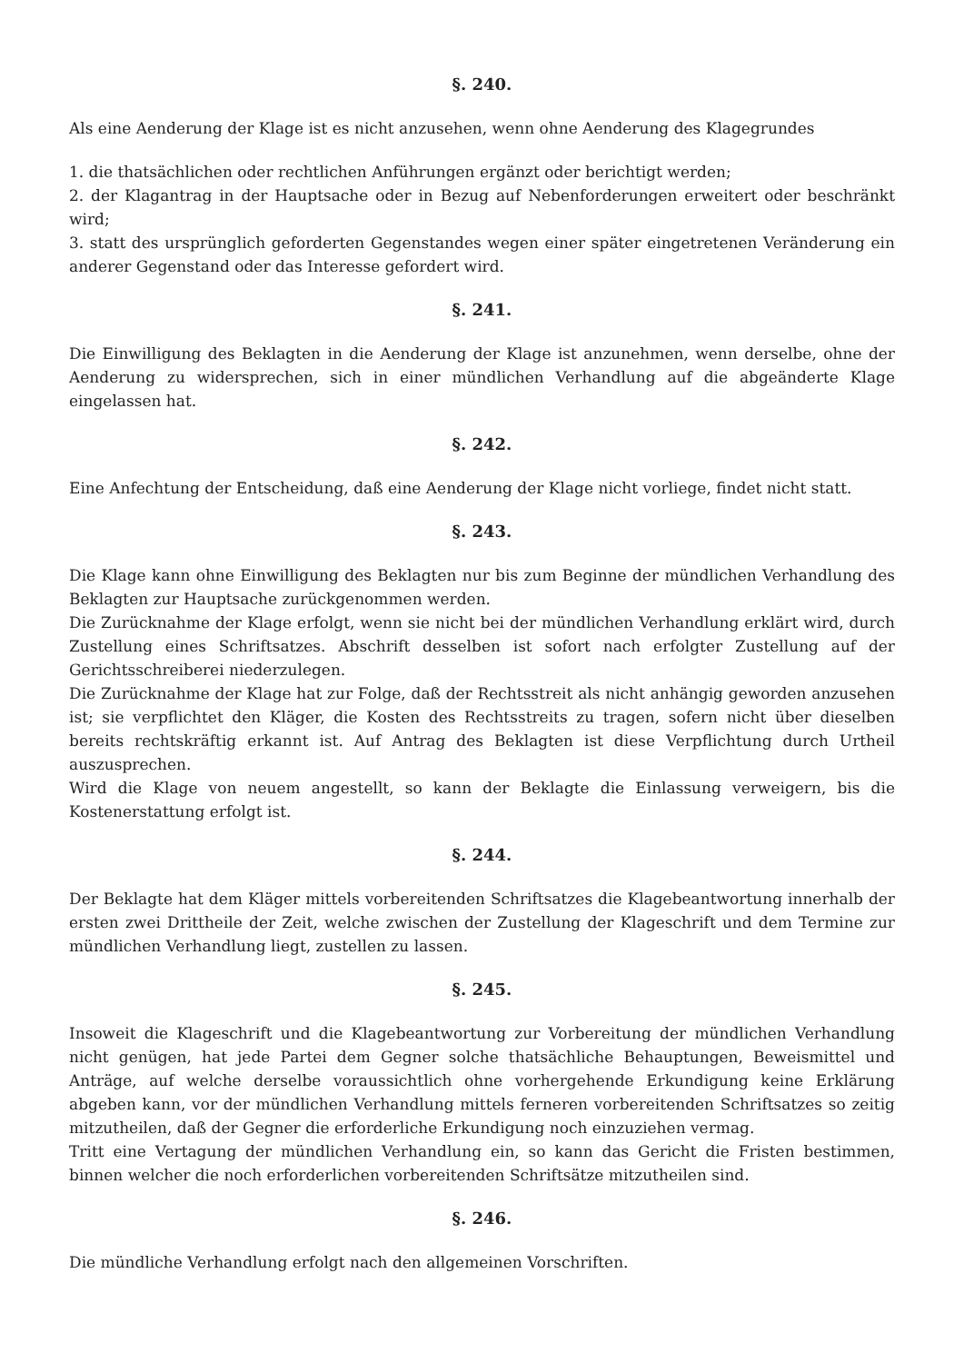§. 240.
Als eine Aenderung der Klage ist es nicht anzusehen, wenn ohne Aenderung des Klagegrundes
1. die thatsächlichen oder rechtlichen Anführungen ergänzt oder berichtigt werden;
2. der Klagantrag in der Hauptsache oder in Bezug auf Nebenforderungen erweitert oder beschränkt wird;
3. statt des ursprünglich geforderten Gegenstandes wegen einer später eingetretenen Veränderung ein anderer Gegenstand oder das Interesse gefordert wird.
§. 241.
Die Einwilligung des Beklagten in die Aenderung der Klage ist anzunehmen, wenn derselbe, ohne der Aenderung zu widersprechen, sich in einer mündlichen Verhandlung auf die abgeänderte Klage eingelassen hat.
§. 242.
Eine Anfechtung der Entscheidung, daß eine Aenderung der Klage nicht vorliege, findet nicht statt.
§. 243.
Die Klage kann ohne Einwilligung des Beklagten nur bis zum Beginne der mündlichen Verhandlung des Beklagten zur Hauptsache zurückgenommen werden.
Die Zurücknahme der Klage erfolgt, wenn sie nicht bei der mündlichen Verhandlung erklärt wird, durch Zustellung eines Schriftsatzes. Abschrift desselben ist sofort nach erfolgter Zustellung auf der Gerichtsschreiberei niederzulegen.
Die Zurücknahme der Klage hat zur Folge, daß der Rechtsstreit als nicht anhängig geworden anzusehen ist; sie verpflichtet den Kläger, die Kosten des Rechtsstreits zu tragen, sofern nicht über dieselben bereits rechtskräftig erkannt ist. Auf Antrag des Beklagten ist diese Verpflichtung durch Urtheil auszusprechen.
Wird die Klage von neuem angestellt, so kann der Beklagte die Einlassung verweigern, bis die Kostenerstattung erfolgt ist.
§. 244.
Der Beklagte hat dem Kläger mittels vorbereitenden Schriftsatzes die Klagebeantwortung innerhalb der ersten zwei Drittheile der Zeit, welche zwischen der Zustellung der Klageschrift und dem Termine zur mündlichen Verhandlung liegt, zustellen zu lassen.
§. 245.
Insoweit die Klageschrift und die Klagebeantwortung zur Vorbereitung der mündlichen Verhandlung nicht genügen, hat jede Partei dem Gegner solche thatsächliche Behauptungen, Beweismittel und Anträge, auf welche derselbe voraussichtlich ohne vorhergehende Erkundigung keine Erklärung abgeben kann, vor der mündlichen Verhandlung mittels ferneren vorbereitenden Schriftsatzes so zeitig mitzutheilen, daß der Gegner die erforderliche Erkundigung noch einzuziehen vermag.
Tritt eine Vertagung der mündlichen Verhandlung ein, so kann das Gericht die Fristen bestimmen, binnen welcher die noch erforderlichen vorbereitenden Schriftsätze mitzutheilen sind.
§. 246.
Die mündliche Verhandlung erfolgt nach den allgemeinen Vorschriften.